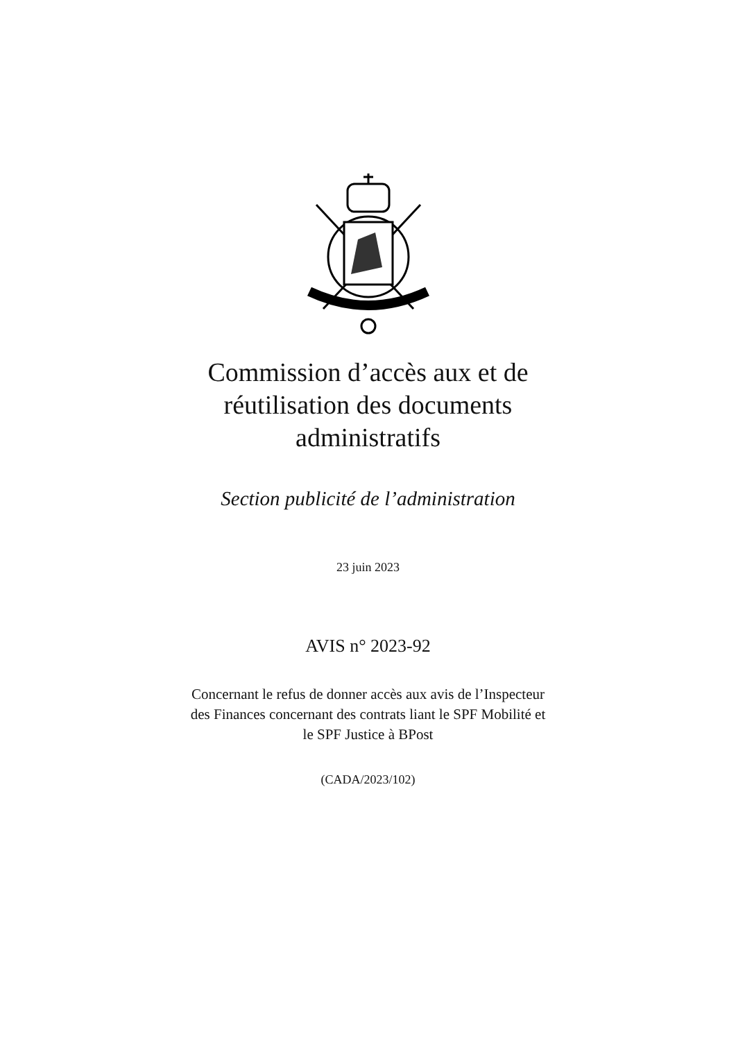Commission d’accès aux et de
réutilisation des documents
administratifs
Section publicité de l’administration
23 juin 2023
AVIS n° 2023-92
Concernant le refus de donner accès aux avis de l’Inspecteur
des Finances concernant des contrats liant le SPF Mobilité et
le SPF Justice à BPost
(CADA/2023/102)